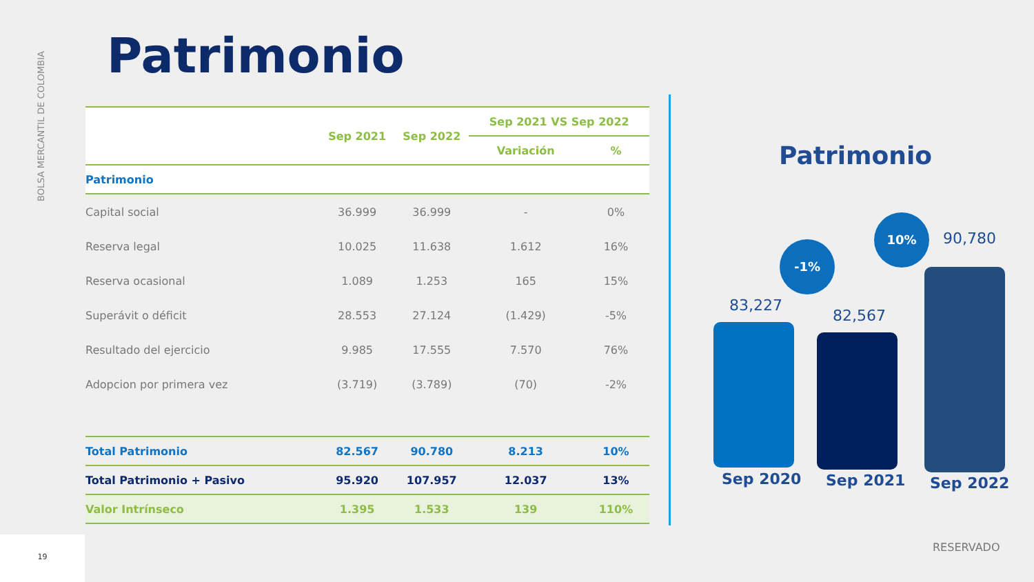BOLSA MERCANTIL DE COLOMBIA
Patrimonio
| | Sep 2021 | Sep 2022 | Sep 2021 VS Sep 2022 | |
| --- | --- | --- | --- | --- |
| | | | Variación | % |
| Patrimonio | | | | |
| Capital social | 36.999 | 36.999 | - | 0% |
| Reserva legal | 10.025 | 11.638 | 1.612 | 16% |
| Reserva ocasional | 1.089 | 1.253 | 165 | 15% |
| Superávit o déficit | 28.553 | 27.124 | (1.429) | -5% |
| Resultado del ejercicio | 9.985 | 17.555 | 7.570 | 76% |
| Adopcion por primera vez | (3.719) | (3.789) | (70) | -2% |
| Total Patrimonio | 82.567 | 90.780 | 8.213 | 10% |
| Total Patrimonio + Pasivo | 95.920 | 107.957 | 12.037 | 13% |
| Valor Intrínseco | 1.395 | 1.533 | 139 | 110% |
Patrimonio
83,227
82,567
90,780
-1%
10%
Sep 2020 Sep 2021 Sep 2022
RESERVADO
19